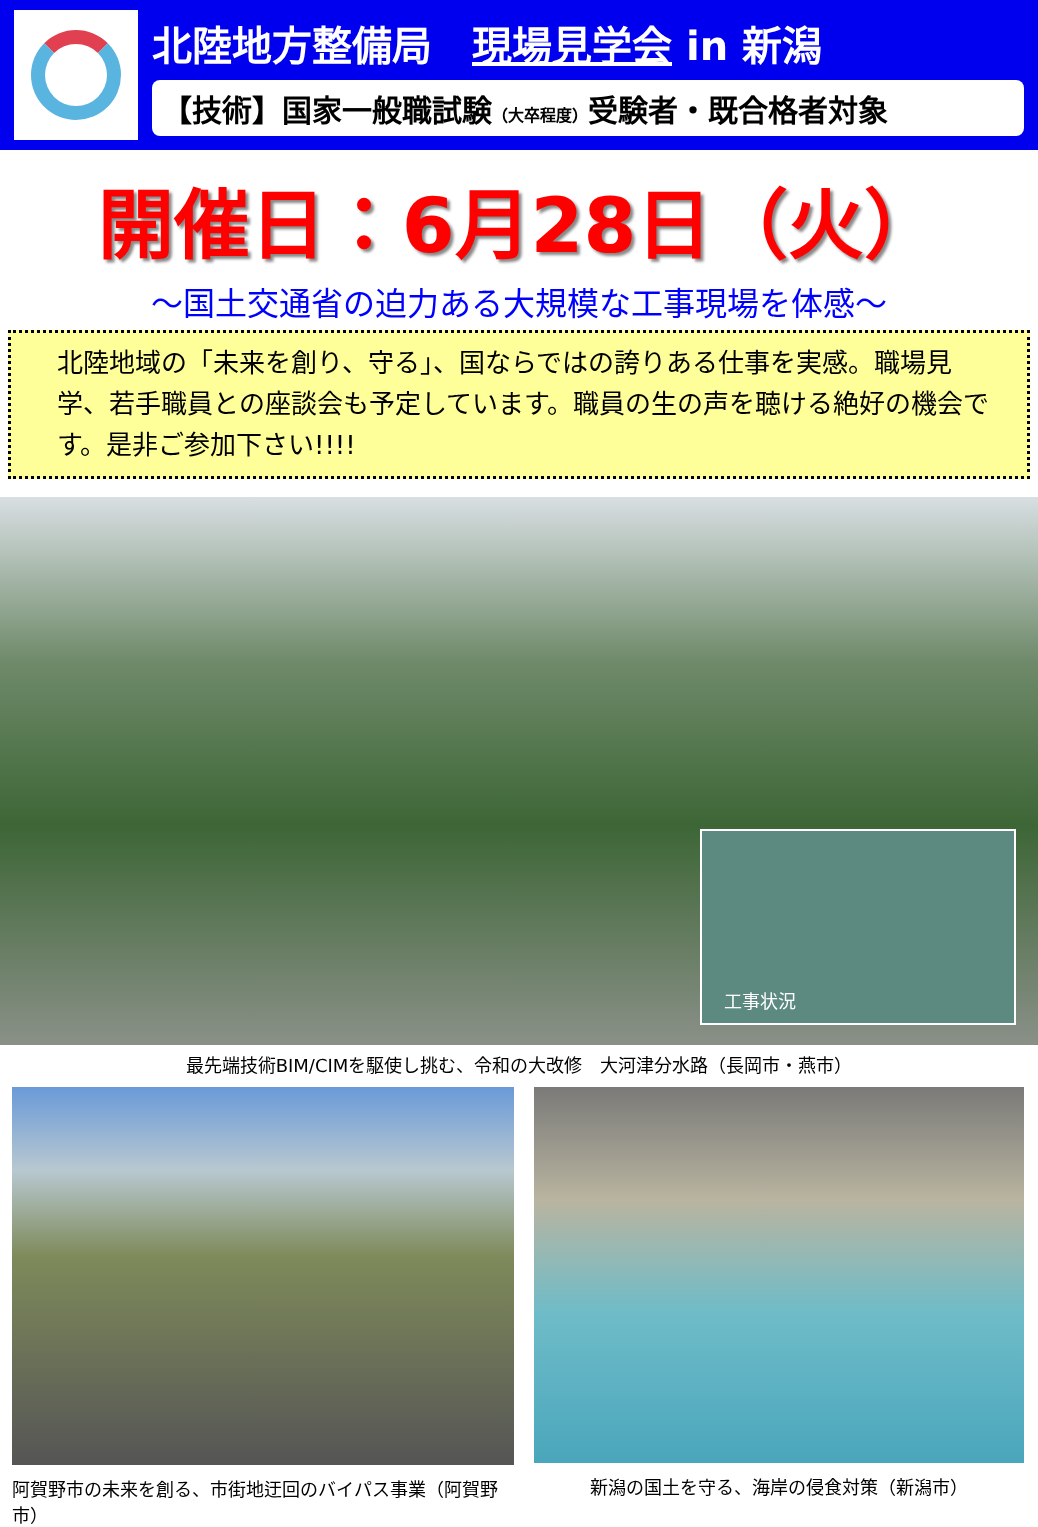北陸地方整備局　現場見学会 in 新潟
【技術】国家一般職試験（大卒程度）受験者・既合格者対象
開催日：6月28日（火）
～国土交通省の迫力ある大規模な工事現場を体感～
北陸地域の「未来を創り、守る」、国ならではの誇りある仕事を実感。職場見学、若手職員との座談会も予定しています。職員の生の声を聴ける絶好の機会です。是非ご参加下さい!!!!
工事状況
最先端技術BIM/CIMを駆使し挑む、令和の大改修　大河津分水路（長岡市・燕市）
阿賀野市の未来を創る、市街地迂回のバイパス事業（阿賀野市） 新潟の国土を守る、海岸の侵食対策（新潟市）